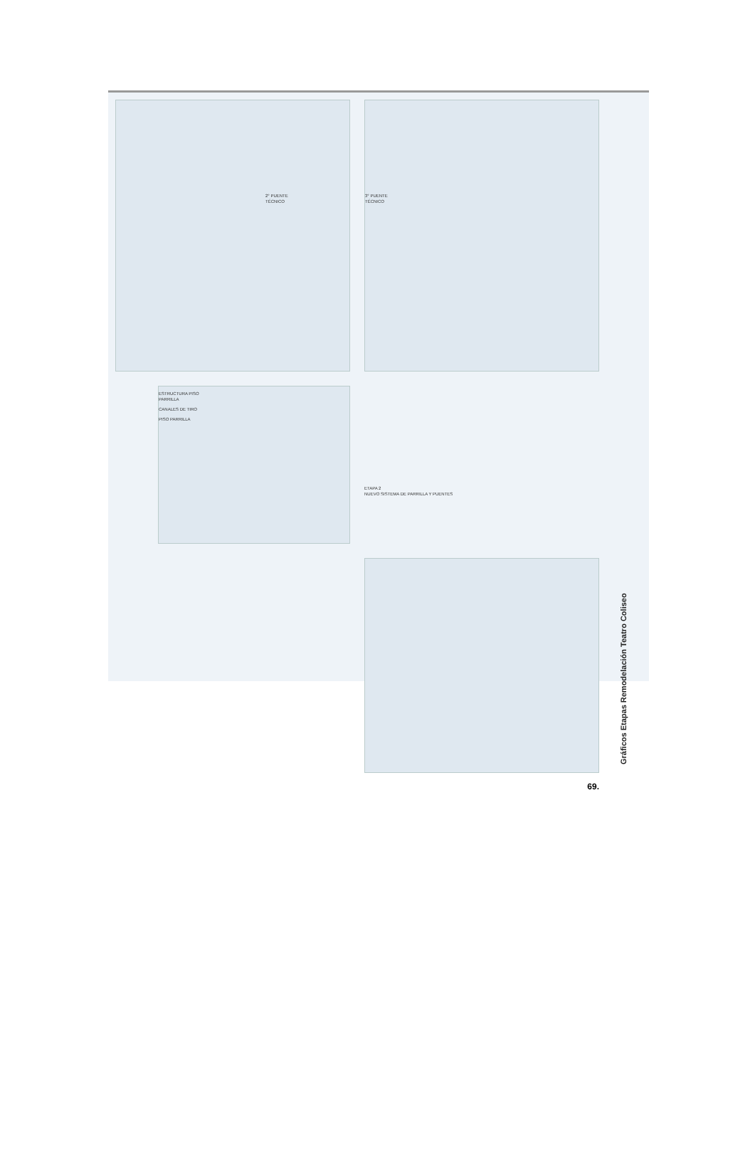2° PUENTE
TÉCNICO
3° PUENTE
TÉCNICO
Gráficos Etapas Remodelación Teatro Coliseo
ESTRUCTURA PISO
PARRILLA
CANALES DE TIRO
PISO PARRILLA
ETAPA 2
NUEVO SISTEMA DE PARRILLA Y PUENTES
69.